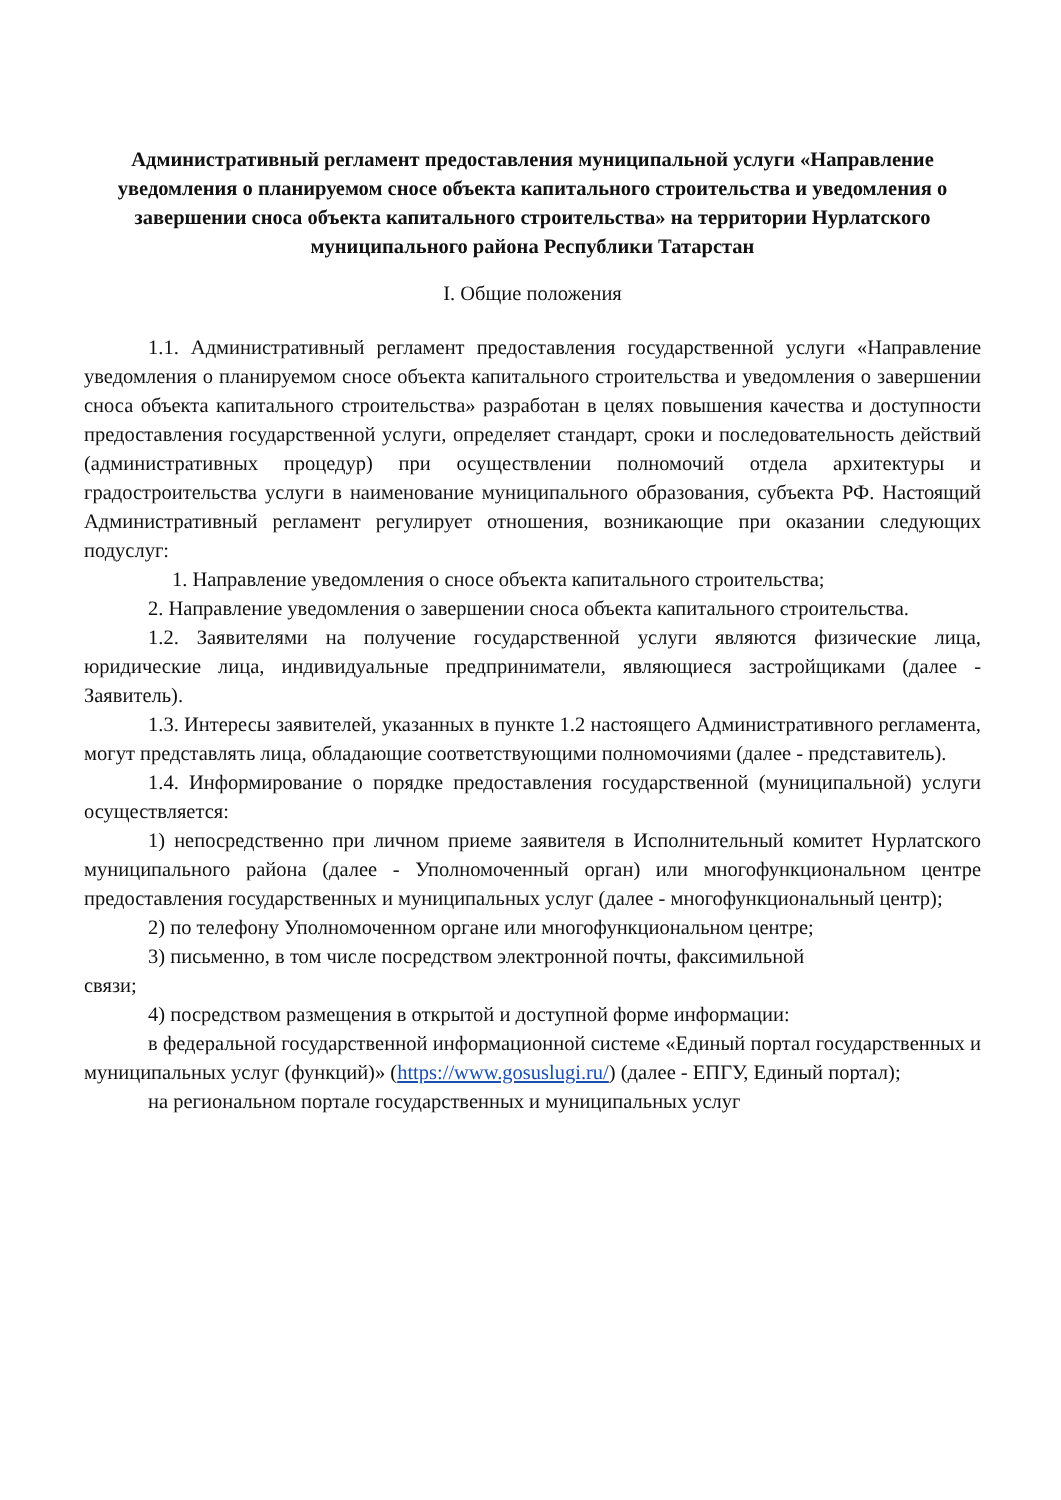Административный регламент предоставления муниципальной услуги «Направление уведомления о планируемом сносе объекта капитального строительства и уведомления о завершении сноса объекта капитального строительства» на территории Нурлатского муниципального района Республики Татарстан
I. Общие положения
1.1. Административный регламент предоставления государственной услуги «Направление уведомления о планируемом сносе объекта капитального строительства и уведомления о завершении сноса объекта капитального строительства» разработан в целях повышения качества и доступности предоставления государственной услуги, определяет стандарт, сроки и последовательность действий (административных процедур) при осуществлении полномочий отдела архитектуры и градостроительства услуги в наименование муниципального образования, субъекта РФ. Настоящий Административный регламент регулирует отношения, возникающие при оказании следующих подуслуг:
1. Направление уведомления о сносе объекта капитального строительства;
2. Направление уведомления о завершении сноса объекта капитального строительства.
1.2. Заявителями на получение государственной услуги являются физические лица, юридические лица, индивидуальные предприниматели, являющиеся застройщиками (далее - Заявитель).
1.3. Интересы заявителей, указанных в пункте 1.2 настоящего Административного регламента, могут представлять лица, обладающие соответствующими полномочиями (далее - представитель).
1.4. Информирование о порядке предоставления государственной (муниципальной) услуги осуществляется:
1) непосредственно при личном приеме заявителя в Исполнительный комитет Нурлатского муниципального района (далее - Уполномоченный орган) или многофункциональном центре предоставления государственных и муниципальных услуг (далее - многофункциональный центр);
2) по телефону Уполномоченном органе или многофункциональном центре;
3) письменно, в том числе посредством электронной почты, факсимильной
связи;
4) посредством размещения в открытой и доступной форме информации:
в федеральной государственной информационной системе «Единый портал государственных и муниципальных услуг (функций)» (https://www.gosuslugi.ru/) (далее - ЕПГУ, Единый портал);
на региональном портале государственных и муниципальных услуг